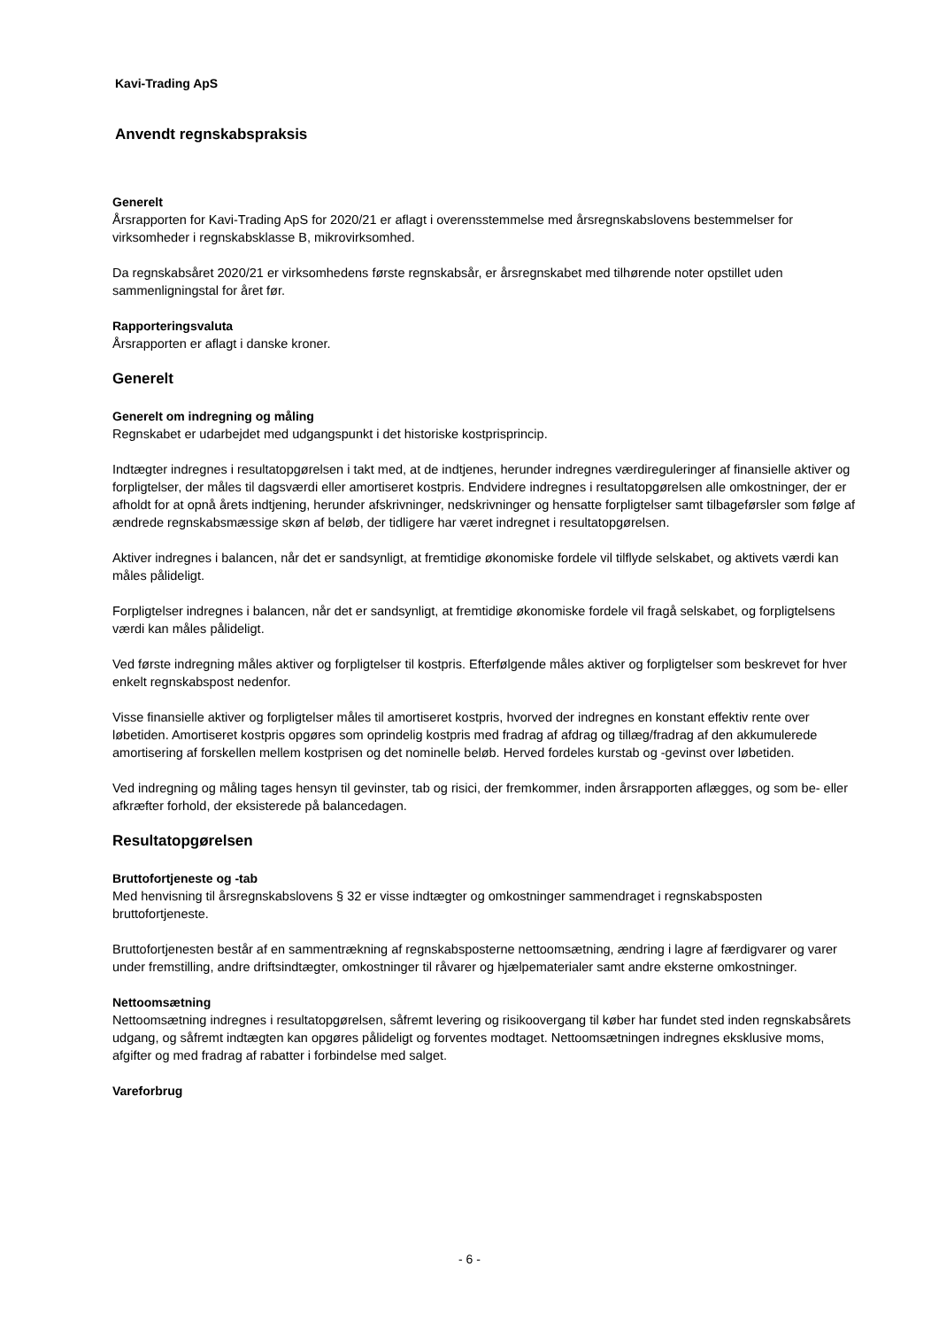Kavi-Trading ApS
Anvendt regnskabspraksis
Generelt
Årsrapporten for Kavi-Trading ApS for 2020/21 er aflagt i overensstemmelse med årsregnskabslovens bestemmelser for virksomheder i regnskabsklasse B, mikrovirksomhed.
Da regnskabsåret 2020/21 er virksomhedens første regnskabsår, er årsregnskabet med tilhørende noter opstillet uden sammenligningstal for året før.
Rapporteringsvaluta
Årsrapporten er aflagt i danske kroner.
Generelt
Generelt om indregning og måling
Regnskabet er udarbejdet med udgangspunkt i det historiske kostprisprincip.
Indtægter indregnes i resultatopgørelsen i takt med, at de indtjenes, herunder indregnes værdireguleringer af finansielle aktiver og forpligtelser, der måles til dagsværdi eller amortiseret kostpris. Endvidere indregnes i resultatopgørelsen alle omkostninger, der er afholdt for at opnå årets indtjening, herunder afskrivninger, nedskrivninger og hensatte forpligtelser samt tilbageførsler som følge af ændrede regnskabsmæssige skøn af beløb, der tidligere har været indregnet i resultatopgørelsen.
Aktiver indregnes i balancen, når det er sandsynligt, at fremtidige økonomiske fordele vil tilflyde selskabet, og aktivets værdi kan måles pålideligt.
Forpligtelser indregnes i balancen, når det er sandsynligt, at fremtidige økonomiske fordele vil fragå selskabet, og forpligtelsens værdi kan måles pålideligt.
Ved første indregning måles aktiver og forpligtelser til kostpris. Efterfølgende måles aktiver og forpligtelser som beskrevet for hver enkelt regnskabspost nedenfor.
Visse finansielle aktiver og forpligtelser måles til amortiseret kostpris, hvorved der indregnes en konstant effektiv rente over løbetiden. Amortiseret kostpris opgøres som oprindelig kostpris med fradrag af afdrag og tillæg/fradrag af den akkumulerede amortisering af forskellen mellem kostprisen og det nominelle beløb. Herved fordeles kurstab og -gevinst over løbetiden.
Ved indregning og måling tages hensyn til gevinster, tab og risici, der fremkommer, inden årsrapporten aflægges, og som be- eller afkræfter forhold, der eksisterede på balancedagen.
Resultatopgørelsen
Bruttofortjeneste og -tab
Med henvisning til årsregnskabslovens § 32 er visse indtægter og omkostninger sammendraget i regnskabsposten bruttofortjeneste.
Bruttofortjenesten består af en sammentrækning af regnskabsposterne nettoomsætning, ændring i lagre af færdigvarer og varer under fremstilling, andre driftsindtægter, omkostninger til råvarer og hjælpematerialer samt andre eksterne omkostninger.
Nettoomsætning
Nettoomsætning indregnes i resultatopgørelsen, såfremt levering og risikoovergang til køber har fundet sted inden regnskabsårets udgang, og såfremt indtægten kan opgøres pålideligt og forventes modtaget. Nettoomsætningen indregnes eksklusive moms, afgifter og med fradrag af rabatter i forbindelse med salget.
Vareforbrug
- 6 -